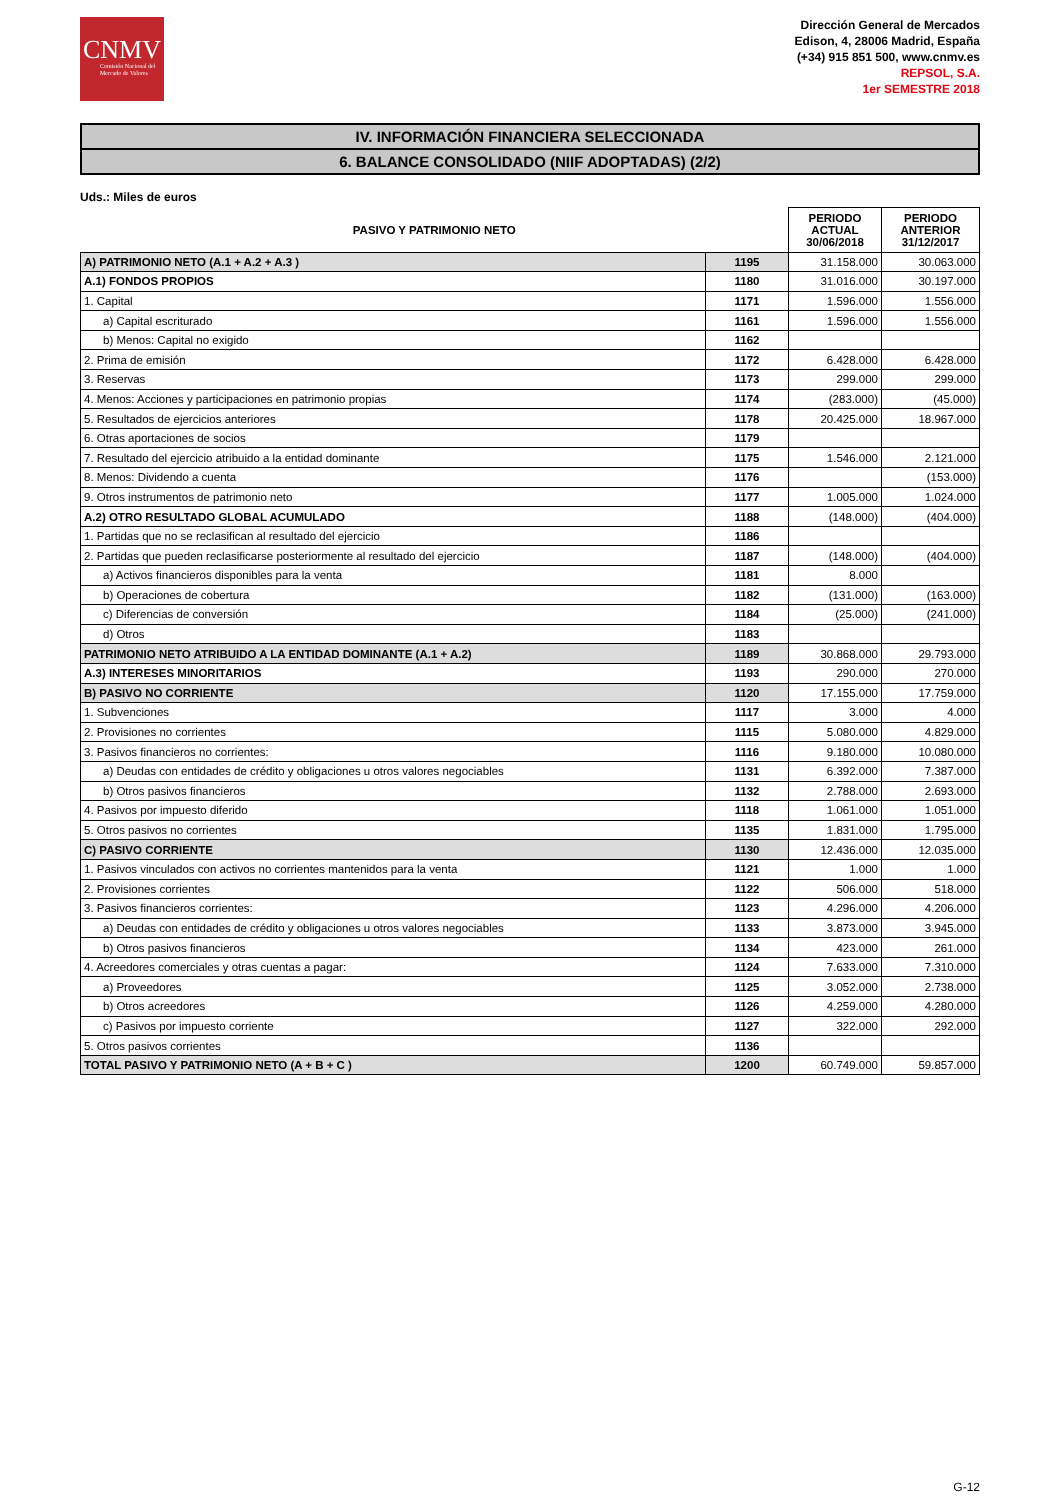CNMV
Comisión Nacional del Mercado de Valores
Dirección General de Mercados
Edison, 4, 28006 Madrid, España
(+34) 915 851 500, www.cnmv.es
REPSOL, S.A.
1er SEMESTRE 2018
IV. INFORMACIÓN FINANCIERA SELECCIONADA
6. BALANCE CONSOLIDADO (NIIF ADOPTADAS) (2/2)
Uds.: Miles de euros
| PASIVO Y PATRIMONIO NETO | | PERIODO ACTUAL 30/06/2018 | PERIODO ANTERIOR 31/12/2017 |
| --- | --- | --- | --- |
| A) PATRIMONIO NETO (A.1 + A.2 + A.3 ) | 1195 | 31.158.000 | 30.063.000 |
| A.1) FONDOS PROPIOS | 1180 | 31.016.000 | 30.197.000 |
| 1. Capital | 1171 | 1.596.000 | 1.556.000 |
| a) Capital escriturado | 1161 | 1.596.000 | 1.556.000 |
| b) Menos: Capital no exigido | 1162 | | |
| 2. Prima de emisión | 1172 | 6.428.000 | 6.428.000 |
| 3. Reservas | 1173 | 299.000 | 299.000 |
| 4. Menos: Acciones y participaciones en patrimonio propias | 1174 | (283.000) | (45.000) |
| 5. Resultados de ejercicios anteriores | 1178 | 20.425.000 | 18.967.000 |
| 6. Otras aportaciones de socios | 1179 | | |
| 7. Resultado del ejercicio atribuido a la entidad dominante | 1175 | 1.546.000 | 2.121.000 |
| 8. Menos: Dividendo a cuenta | 1176 | | (153.000) |
| 9. Otros instrumentos de patrimonio neto | 1177 | 1.005.000 | 1.024.000 |
| A.2) OTRO RESULTADO GLOBAL ACUMULADO | 1188 | (148.000) | (404.000) |
| 1. Partidas que no se reclasifican al resultado del ejercicio | 1186 | | |
| 2. Partidas que pueden reclasificarse posteriormente al resultado del ejercicio | 1187 | (148.000) | (404.000) |
| a) Activos financieros disponibles para la venta | 1181 | 8.000 | |
| b) Operaciones de cobertura | 1182 | (131.000) | (163.000) |
| c) Diferencias de conversión | 1184 | (25.000) | (241.000) |
| d) Otros | 1183 | | |
| PATRIMONIO NETO ATRIBUIDO A LA ENTIDAD DOMINANTE (A.1 + A.2) | 1189 | 30.868.000 | 29.793.000 |
| A.3) INTERESES MINORITARIOS | 1193 | 290.000 | 270.000 |
| B) PASIVO NO CORRIENTE | 1120 | 17.155.000 | 17.759.000 |
| 1. Subvenciones | 1117 | 3.000 | 4.000 |
| 2. Provisiones no corrientes | 1115 | 5.080.000 | 4.829.000 |
| 3. Pasivos financieros no corrientes: | 1116 | 9.180.000 | 10.080.000 |
| a) Deudas con entidades de crédito y obligaciones u otros valores negociables | 1131 | 6.392.000 | 7.387.000 |
| b) Otros pasivos financieros | 1132 | 2.788.000 | 2.693.000 |
| 4. Pasivos por impuesto diferido | 1118 | 1.061.000 | 1.051.000 |
| 5. Otros pasivos no corrientes | 1135 | 1.831.000 | 1.795.000 |
| C) PASIVO CORRIENTE | 1130 | 12.436.000 | 12.035.000 |
| 1. Pasivos vinculados con activos no corrientes mantenidos para la venta | 1121 | 1.000 | 1.000 |
| 2. Provisiones corrientes | 1122 | 506.000 | 518.000 |
| 3. Pasivos financieros corrientes: | 1123 | 4.296.000 | 4.206.000 |
| a) Deudas con entidades de crédito y obligaciones u otros valores negociables | 1133 | 3.873.000 | 3.945.000 |
| b) Otros pasivos financieros | 1134 | 423.000 | 261.000 |
| 4. Acreedores comerciales y otras cuentas a pagar: | 1124 | 7.633.000 | 7.310.000 |
| a) Proveedores | 1125 | 3.052.000 | 2.738.000 |
| b) Otros acreedores | 1126 | 4.259.000 | 4.280.000 |
| c) Pasivos por impuesto corriente | 1127 | 322.000 | 292.000 |
| 5. Otros pasivos corrientes | 1136 | | |
| TOTAL PASIVO Y PATRIMONIO NETO (A + B + C ) | 1200 | 60.749.000 | 59.857.000 |
G-12